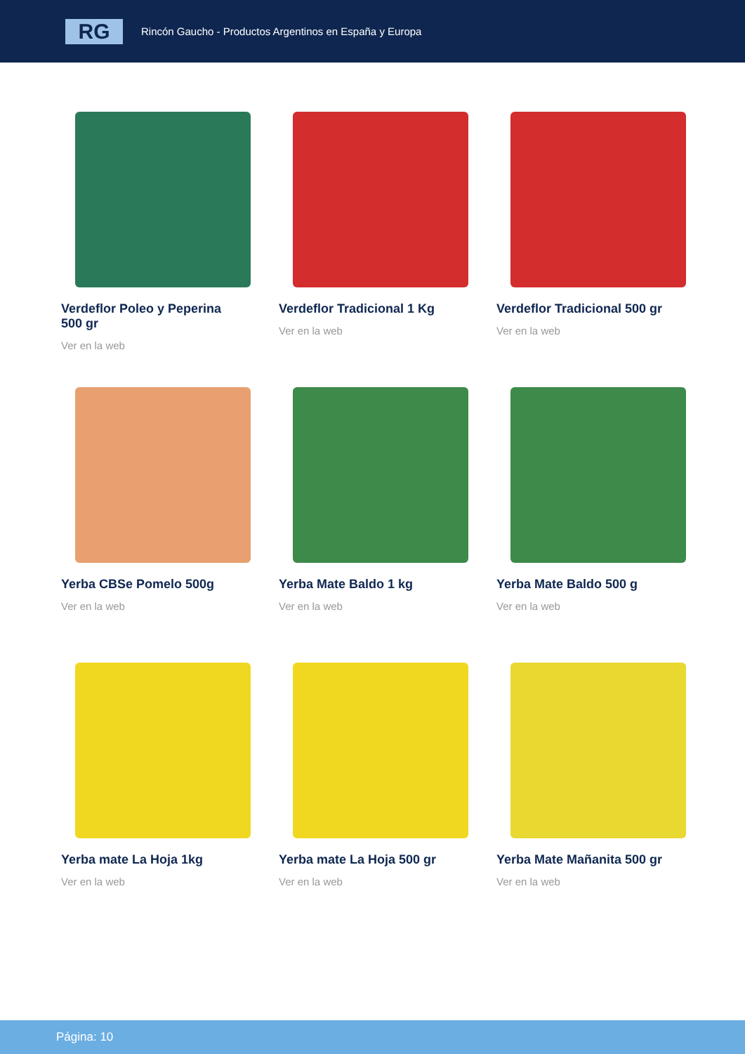RG
Rincón Gaucho - Productos Argentinos en España y Europa
Verdeflor Poleo y Peperina 500 gr
Ver en la web
Verdeflor Tradicional 1 Kg
Ver en la web
Verdeflor Tradicional 500 gr
Ver en la web
Yerba CBSe Pomelo 500g
Ver en la web
Yerba Mate Baldo 1 kg
Ver en la web
Yerba Mate Baldo 500 g
Ver en la web
Yerba mate La Hoja 1kg
Ver en la web
Yerba mate La Hoja 500 gr
Ver en la web
Yerba Mate Mañanita 500 gr
Ver en la web
Página: 10